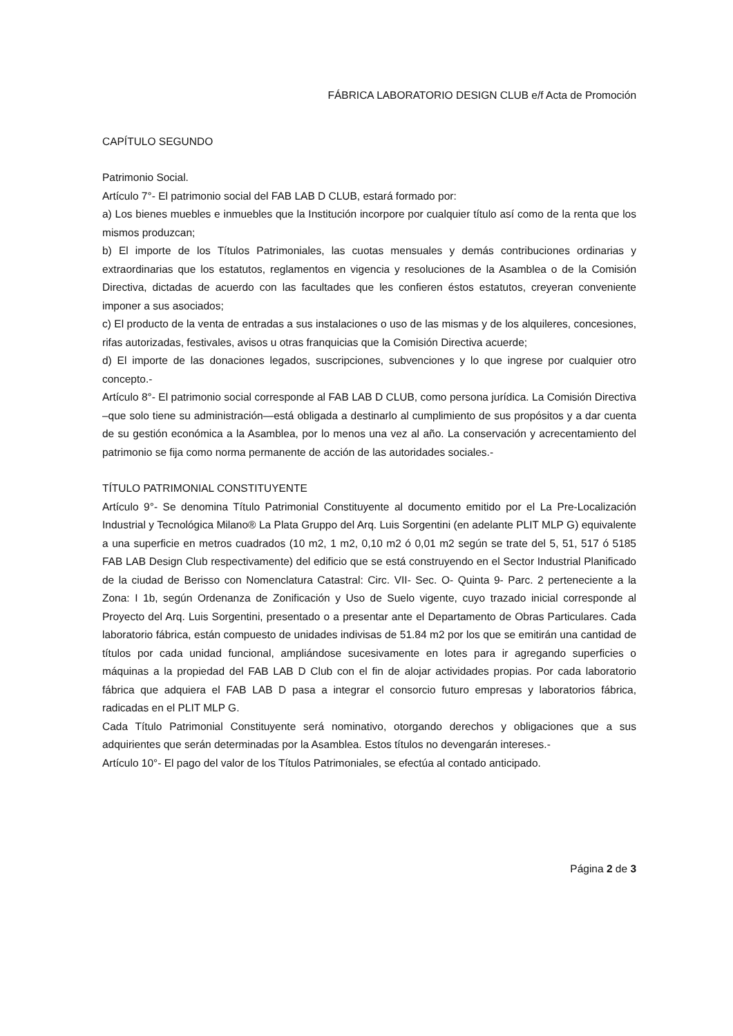FÁBRICA LABORATORIO DESIGN CLUB e/f Acta de Promoción
CAPÍTULO SEGUNDO
Patrimonio Social.
Artículo 7°- El patrimonio social del FAB LAB D CLUB, estará formado por:
a) Los bienes muebles e inmuebles que la Institución incorpore por cualquier título así como de la renta que los mismos produzcan;
b) El importe de los Títulos Patrimoniales, las cuotas mensuales y demás contribuciones ordinarias y extraordinarias que los estatutos, reglamentos en vigencia y resoluciones de la Asamblea o de la Comisión Directiva, dictadas de acuerdo con las facultades que les confieren éstos estatutos, creyeran conveniente imponer a sus asociados;
c) El producto de la venta de entradas a sus instalaciones o uso de las mismas y de los alquileres, concesiones, rifas autorizadas, festivales, avisos u otras franquicias que la Comisión Directiva acuerde;
d) El importe de las donaciones legados, suscripciones, subvenciones y lo que ingrese por cualquier otro concepto.-
Artículo 8°- El patrimonio social corresponde al FAB LAB D CLUB, como persona jurídica. La Comisión Directiva –que solo tiene su administración—está obligada a destinarlo al cumplimiento de sus propósitos y a dar cuenta de su gestión económica a la Asamblea, por lo menos una vez al año. La conservación y acrecentamiento del patrimonio se fija como norma permanente de acción de las autoridades sociales.-
TÍTULO PATRIMONIAL CONSTITUYENTE
Artículo 9°- Se denomina Título Patrimonial Constituyente al documento emitido por el La Pre-Localización Industrial y Tecnológica Milano® La Plata Gruppo del Arq. Luis Sorgentini (en adelante PLIT MLP G) equivalente a una superficie en metros cuadrados (10 m2, 1 m2, 0,10 m2 ó 0,01 m2 según se trate del 5, 51, 517 ó 5185 FAB LAB Design Club respectivamente) del edificio que se está construyendo en el Sector Industrial Planificado de la ciudad de Berisso con Nomenclatura Catastral: Circ. VII- Sec. O- Quinta 9- Parc. 2 perteneciente a la Zona: I 1b, según Ordenanza de Zonificación y Uso de Suelo vigente, cuyo trazado inicial corresponde al Proyecto del Arq. Luis Sorgentini, presentado o a presentar ante el Departamento de Obras Particulares. Cada laboratorio fábrica, están compuesto de unidades indivisas de 51.84 m2 por los que se emitirán una cantidad de títulos por cada unidad funcional, ampliándose sucesivamente en lotes para ir agregando superficies o máquinas a la propiedad del FAB LAB D Club con el fin de alojar actividades propias. Por cada laboratorio fábrica que adquiera el FAB LAB D pasa a integrar el consorcio futuro empresas y laboratorios fábrica, radicadas en el PLIT MLP G.
Cada Título Patrimonial Constituyente será nominativo, otorgando derechos y obligaciones que a sus adquirientes que serán determinadas por la Asamblea. Estos títulos no devengarán intereses.-
Artículo 10°- El pago del valor de los Títulos Patrimoniales, se efectúa al contado anticipado.
Página 2 de 3